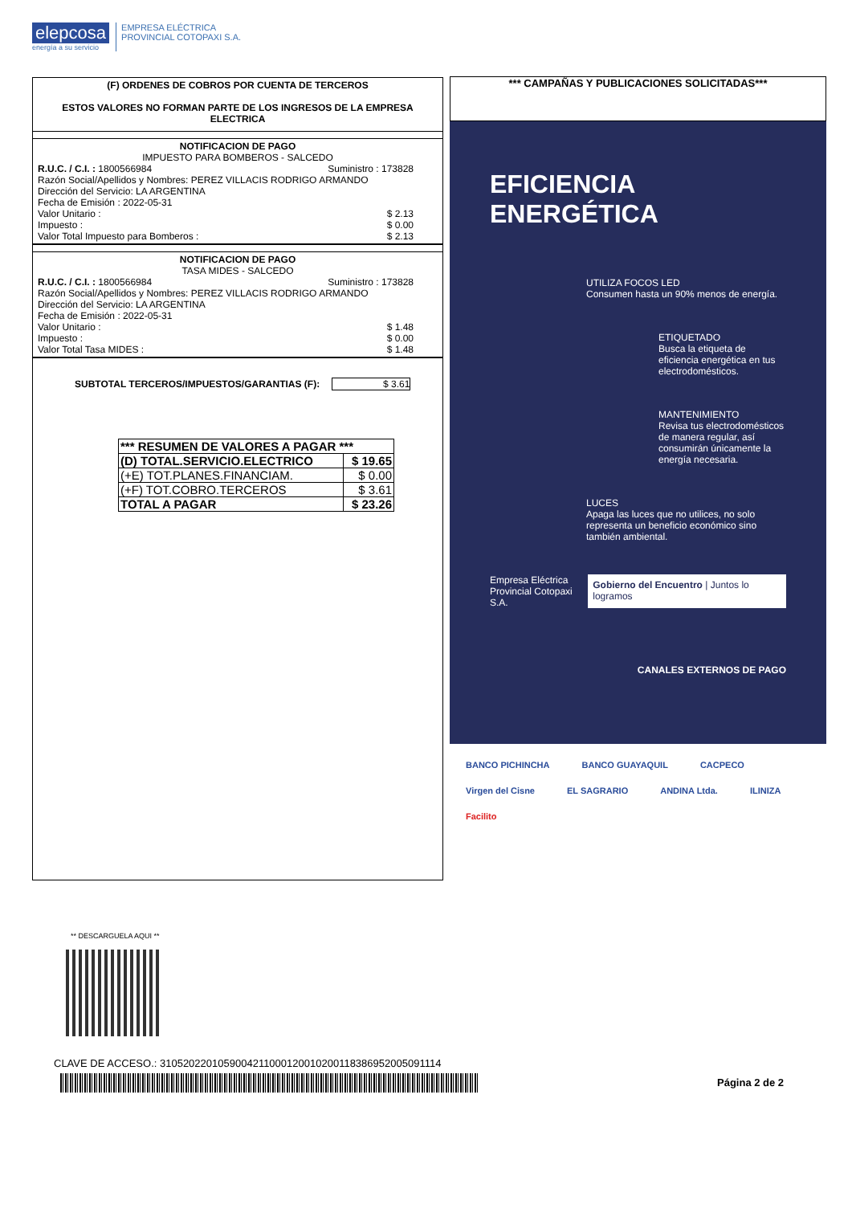elepcosa
energía a su servicio
EMPRESA ELÉCTRICA
PROVINCIAL COTOPAXI S.A.
(F) ORDENES DE COBROS POR CUENTA DE TERCEROS
ESTOS VALORES NO FORMAN PARTE DE LOS INGRESOS DE LA EMPRESA ELECTRICA
NOTIFICACION DE PAGO
IMPUESTO PARA BOMBEROS - SALCEDO
R.U.C. / C.I. : 1800566984 Suministro : 173828
Razón Social/Apellidos y Nombres: PEREZ VILLACIS RODRIGO ARMANDO
Dirección del Servicio: LA ARGENTINA
Fecha de Emisión : 2022-05-31
Valor Unitario : $ 2.13
Impuesto : $ 0.00
Valor Total Impuesto para Bomberos : $ 2.13
NOTIFICACION DE PAGO
TASA MIDES - SALCEDO
R.U.C. / C.I. : 1800566984 Suministro : 173828
Razón Social/Apellidos y Nombres: PEREZ VILLACIS RODRIGO ARMANDO
Dirección del Servicio: LA ARGENTINA
Fecha de Emisión : 2022-05-31
Valor Unitario : $ 1.48
Impuesto : $ 0.00
Valor Total Tasa MIDES : $ 1.48
SUBTOTAL TERCEROS/IMPUESTOS/GARANTIAS (F): $ 3.61
| *** RESUMEN DE VALORES A PAGAR *** | |
| (D) TOTAL.SERVICIO.ELECTRICO | $ 19.65 |
| (+E) TOT.PLANES.FINANCIAM. | $ 0.00 |
| (+F) TOT.COBRO.TERCEROS | $ 3.61 |
| TOTAL A PAGAR | $ 23.26 |
*** CAMPAÑAS Y PUBLICACIONES SOLICITADAS***
EFICIENCIA
ENERGÉTICA
UTILIZA FOCOS LED
Consumen hasta un 90% menos de energía.
ETIQUETADO
Busca la etiqueta de eficiencia energética en tus electrodomésticos.
MANTENIMIENTO
Revisa tus electrodomésticos de manera regular, así consumirán únicamente la energía necesaria.
LUCES
Apaga las luces que no utilices, no solo representa un beneficio económico sino también ambiental.
Empresa Eléctrica
Provincial Cotopaxi S.A. Gobierno del Encuentro | Juntos lo logramos
CANALES EXTERNOS DE PAGO
BANCO PICHINCHA BANCO GUAYAQUIL CACPECO Virgen del Cisne EL SAGRARIO ANDINA Ltda. ILINIZA Facilito
** DESCARGUELA AQUI **
CLAVE DE ACCESO.: 3105202201059004211000120010200118386952005091114
Página 2 de 2